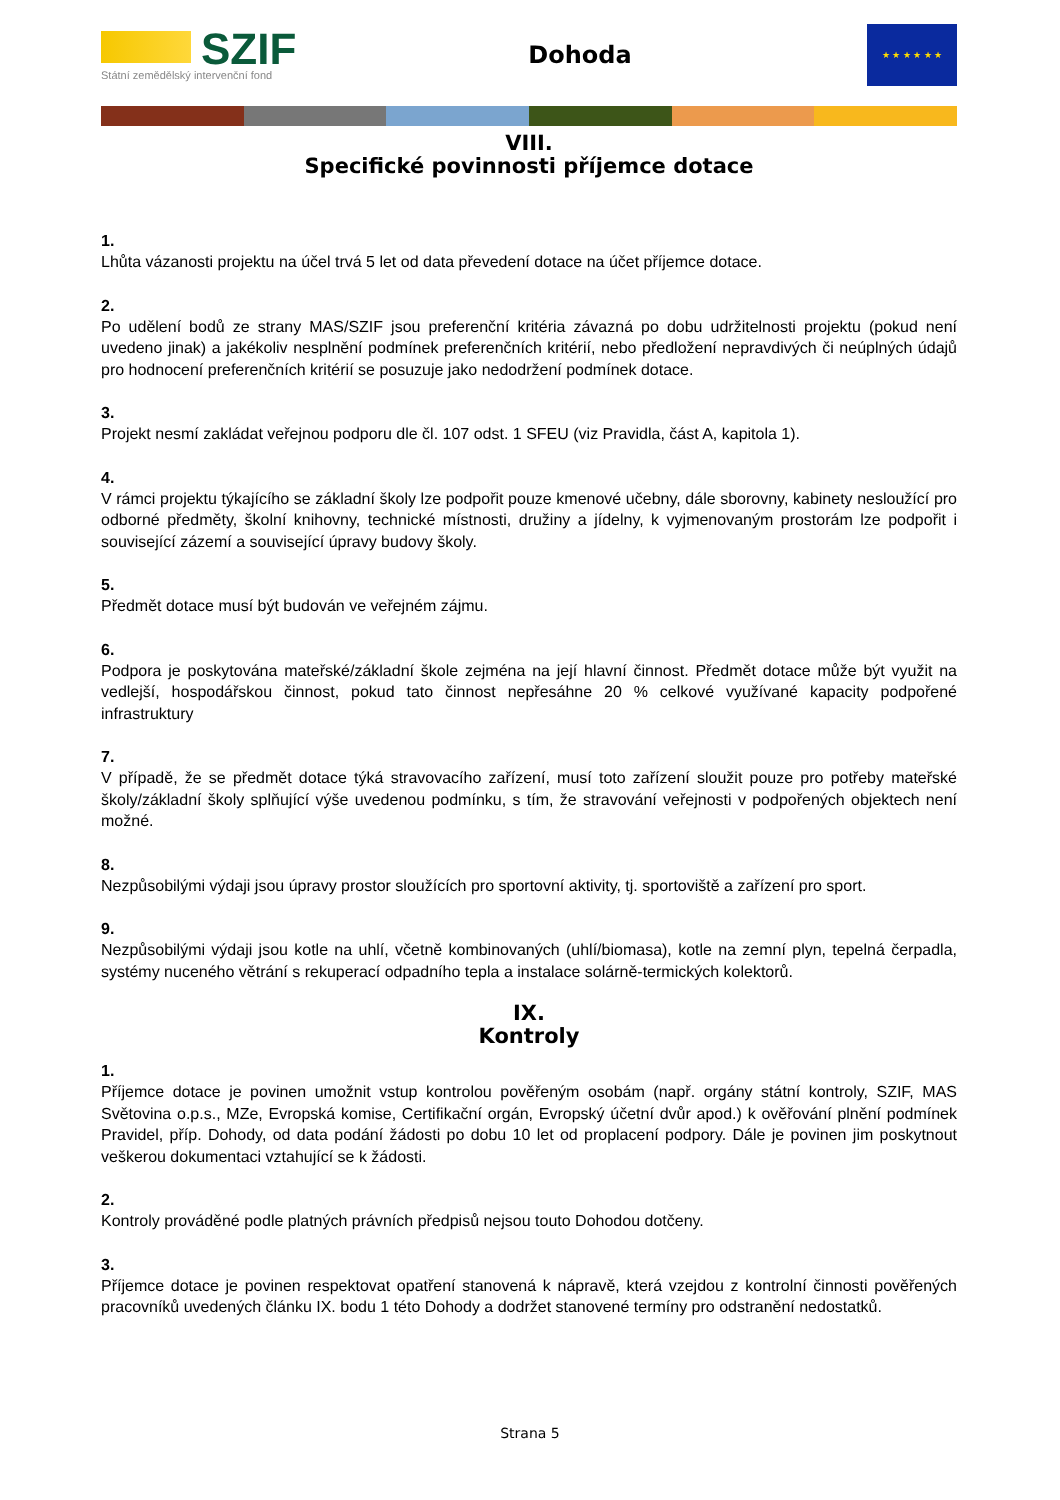SZIF
Státní zemědělský intervenční fond
Dohoda
★ ★ ★ ★ ★ ★
VIII.
Specifické povinnosti příjemce dotace
1.
Lhůta vázanosti projektu na účel trvá 5 let od data převedení dotace na účet příjemce dotace.
2.
Po udělení bodů ze strany MAS/SZIF jsou preferenční kritéria závazná po dobu udržitelnosti projektu (pokud není uvedeno jinak) a jakékoliv nesplnění podmínek preferenčních kritérií, nebo předložení nepravdivých či neúplných údajů pro hodnocení preferenčních kritérií se posuzuje jako nedodržení podmínek dotace.
3.
Projekt nesmí zakládat veřejnou podporu dle čl. 107 odst. 1 SFEU (viz Pravidla, část A, kapitola 1).
4.
V rámci projektu týkajícího se základní školy lze podpořit pouze kmenové učebny, dále sborovny, kabinety nesloužící pro odborné předměty, školní knihovny, technické místnosti, družiny a jídelny, k vyjmenovaným prostorám lze podpořit i související zázemí a související úpravy budovy školy.
5.
Předmět dotace musí být budován ve veřejném zájmu.
6.
Podpora je poskytována mateřské/základní škole zejména na její hlavní činnost. Předmět dotace může být využit na vedlejší, hospodářskou činnost, pokud tato činnost nepřesáhne 20 % celkové využívané kapacity podpořené infrastruktury
7.
V případě, že se předmět dotace týká stravovacího zařízení, musí toto zařízení sloužit pouze pro potřeby mateřské školy/základní školy splňující výše uvedenou podmínku, s tím, že stravování veřejnosti v podpořených objektech není možné.
8.
Nezpůsobilými výdaji jsou úpravy prostor sloužících pro sportovní aktivity, tj. sportoviště a zařízení pro sport.
9.
Nezpůsobilými výdaji jsou kotle na uhlí, včetně kombinovaných (uhlí/biomasa), kotle na zemní plyn, tepelná čerpadla, systémy nuceného větrání s rekuperací odpadního tepla a instalace solárně-termických kolektorů.
IX.
Kontroly
1.
Příjemce dotace je povinen umožnit vstup kontrolou pověřeným osobám (např. orgány státní kontroly, SZIF, MAS Světovina o.p.s., MZe, Evropská komise, Certifikační orgán, Evropský účetní dvůr apod.) k ověřování plnění podmínek Pravidel, příp. Dohody, od data podání žádosti po dobu 10 let od proplacení podpory. Dále je povinen jim poskytnout veškerou dokumentaci vztahující se k žádosti.
2.
Kontroly prováděné podle platných právních předpisů nejsou touto Dohodou dotčeny.
3.
Příjemce dotace je povinen respektovat opatření stanovená k nápravě, která vzejdou z kontrolní činnosti pověřených pracovníků uvedených článku IX. bodu 1 této Dohody a dodržet stanovené termíny pro odstranění nedostatků.
Strana 5